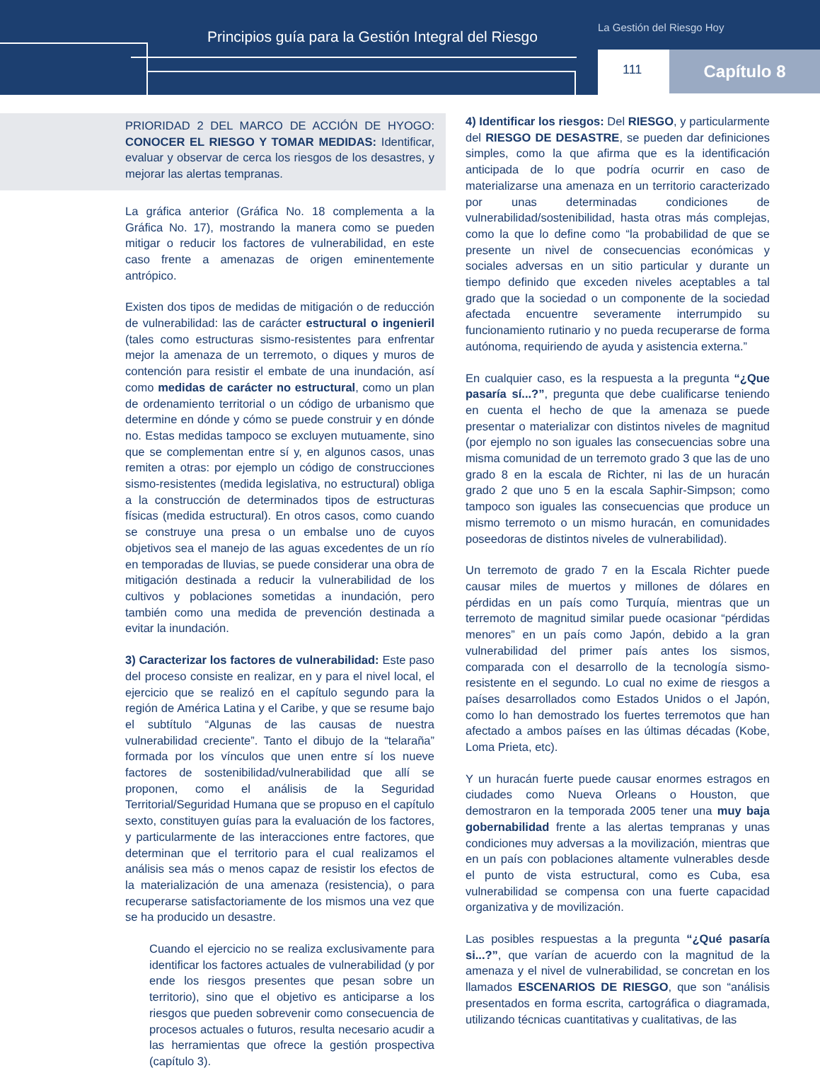Principios guía para la Gestión Integral del Riesgo
La Gestión del Riesgo Hoy
111
Capítulo 8
PRIORIDAD 2 DEL MARCO DE ACCIÓN DE HYOGO: CONOCER EL RIESGO Y TOMAR MEDIDAS: Identificar, evaluar y observar de cerca los riesgos de los desastres, y mejorar las alertas tempranas.
La gráfica anterior (Gráfica No. 18 complementa a la Gráfica No. 17), mostrando la manera como se pueden mitigar o reducir los factores de vulnerabilidad, en este caso frente a amenazas de origen eminentemente antrópico.
Existen dos tipos de medidas de mitigación o de reducción de vulnerabilidad: las de carácter estructural o ingenieril (tales como estructuras sismo-resistentes para enfrentar mejor la amenaza de un terremoto, o diques y muros de contención para resistir el embate de una inundación, así como medidas de carácter no estructural, como un plan de ordenamiento territorial o un código de urbanismo que determine en dónde y cómo se puede construir y en dónde no. Estas medidas tampoco se excluyen mutuamente, sino que se complementan entre sí y, en algunos casos, unas remiten a otras: por ejemplo un código de construcciones sismo-resistentes (medida legislativa, no estructural) obliga a la construcción de determinados tipos de estructuras físicas (medida estructural). En otros casos, como cuando se construye una presa o un embalse uno de cuyos objetivos sea el manejo de las aguas excedentes de un río en temporadas de lluvias, se puede considerar una obra de mitigación destinada a reducir la vulnerabilidad de los cultivos y poblaciones sometidas a inundación, pero también como una medida de prevención destinada a evitar la inundación.
3) Caracterizar los factores de vulnerabilidad: Este paso del proceso consiste en realizar, en y para el nivel local, el ejercicio que se realizó en el capítulo segundo para la región de América Latina y el Caribe, y que se resume bajo el subtítulo “Algunas de las causas de nuestra vulnerabilidad creciente”. Tanto el dibujo de la “telaraña” formada por los vínculos que unen entre sí los nueve factores de sostenibilidad/vulnerabilidad que allí se proponen, como el análisis de la Seguridad Territorial/Seguridad Humana que se propuso en el capítulo sexto, constituyen guías para la evaluación de los factores, y particularmente de las interacciones entre factores, que determinan que el territorio para el cual realizamos el análisis sea más o menos capaz de resistir los efectos de la materialización de una amenaza (resistencia), o para recuperarse satisfactoriamente de los mismos una vez que se ha producido un desastre.
Cuando el ejercicio no se realiza exclusivamente para identificar los factores actuales de vulnerabilidad (y por ende los riesgos presentes que pesan sobre un territorio), sino que el objetivo es anticiparse a los riesgos que pueden sobrevenir como consecuencia de procesos actuales o futuros, resulta necesario acudir a las herramientas que ofrece la gestión prospectiva (capítulo 3).
4) Identificar los riesgos: Del RIESGO, y particularmente del RIESGO DE DESASTRE, se pueden dar definiciones simples, como la que afirma que es la identificación anticipada de lo que podría ocurrir en caso de materializarse una amenaza en un territorio caracterizado por unas determinadas condiciones de vulnerabilidad/sostenibilidad, hasta otras más complejas, como la que lo define como “la probabilidad de que se presente un nivel de consecuencias económicas y sociales adversas en un sitio particular y durante un tiempo definido que exceden niveles aceptables a tal grado que la sociedad o un componente de la sociedad afectada encuentre severamente interrumpido su funcionamiento rutinario y no pueda recuperarse de forma autónoma, requiriendo de ayuda y asistencia externa.”
En cualquier caso, es la respuesta a la pregunta “¿Que pasaría sí...?”, pregunta que debe cualificarse teniendo en cuenta el hecho de que la amenaza se puede presentar o materializar con distintos niveles de magnitud (por ejemplo no son iguales las consecuencias sobre una misma comunidad de un terremoto grado 3 que las de uno grado 8 en la escala de Richter, ni las de un huracán grado 2 que uno 5 en la escala Saphir-Simpson; como tampoco son iguales las consecuencias que produce un mismo terremoto o un mismo huracán, en comunidades poseedoras de distintos niveles de vulnerabilidad).
Un terremoto de grado 7 en la Escala Richter puede causar miles de muertos y millones de dólares en pérdidas en un país como Turquía, mientras que un terremoto de magnitud similar puede ocasionar “pérdidas menores” en un país como Japón, debido a la gran vulnerabilidad del primer país antes los sismos, comparada con el desarrollo de la tecnología sismo-resistente en el segundo. Lo cual no exime de riesgos a países desarrollados como Estados Unidos o el Japón, como lo han demostrado los fuertes terremotos que han afectado a ambos países en las últimas décadas (Kobe, Loma Prieta, etc).
Y un huracán fuerte puede causar enormes estragos en ciudades como Nueva Orleans o Houston, que demostraron en la temporada 2005 tener una muy baja gobernabilidad frente a las alertas tempranas y unas condiciones muy adversas a la movilización, mientras que en un país con poblaciones altamente vulnerables desde el punto de vista estructural, como es Cuba, esa vulnerabilidad se compensa con una fuerte capacidad organizativa y de movilización.
Las posibles respuestas a la pregunta “¿Qué pasaría si...?”, que varían de acuerdo con la magnitud de la amenaza y el nivel de vulnerabilidad, se concretan en los llamados ESCENARIOS DE RIESGO, que son “análisis presentados en forma escrita, cartográfica o diagramada, utilizando técnicas cuantitativas y cualitativas, de las